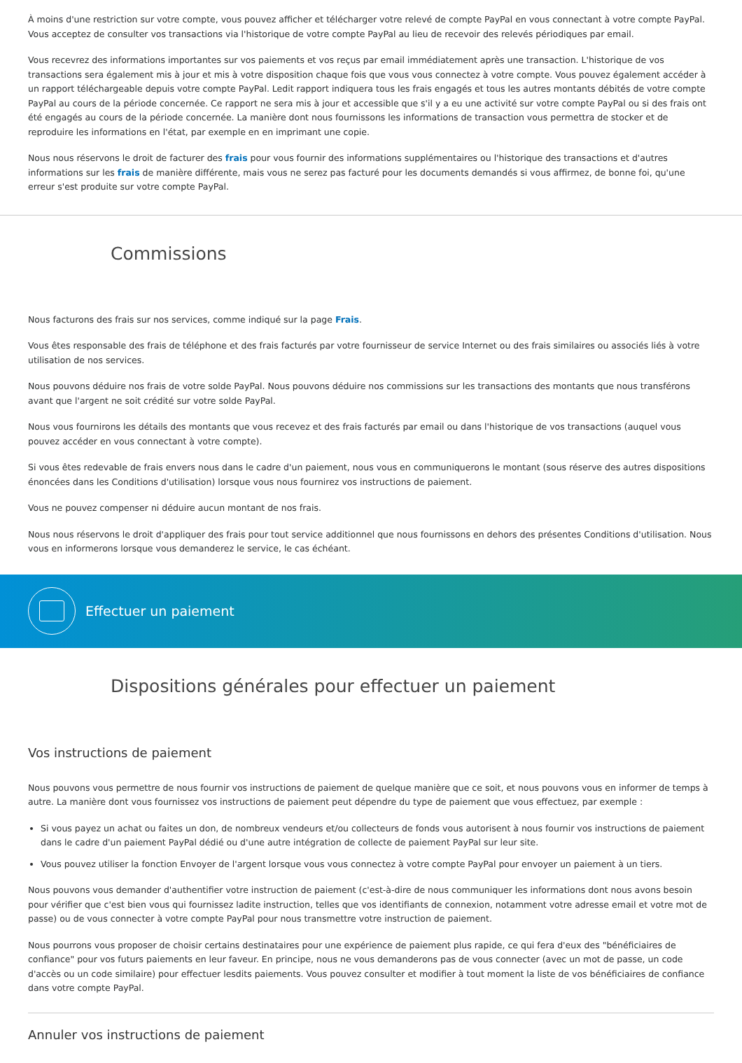À moins d'une restriction sur votre compte, vous pouvez afficher et télécharger votre relevé de compte PayPal en vous connectant à votre compte PayPal. Vous acceptez de consulter vos transactions via l'historique de votre compte PayPal au lieu de recevoir des relevés périodiques par email.
Vous recevrez des informations importantes sur vos paiements et vos reçus par email immédiatement après une transaction. L'historique de vos transactions sera également mis à jour et mis à votre disposition chaque fois que vous vous connectez à votre compte. Vous pouvez également accéder à un rapport téléchargeable depuis votre compte PayPal. Ledit rapport indiquera tous les frais engagés et tous les autres montants débités de votre compte PayPal au cours de la période concernée. Ce rapport ne sera mis à jour et accessible que s'il y a eu une activité sur votre compte PayPal ou si des frais ont été engagés au cours de la période concernée. La manière dont nous fournissons les informations de transaction vous permettra de stocker et de reproduire les informations en l'état, par exemple en en imprimant une copie.
Nous nous réservons le droit de facturer des frais pour vous fournir des informations supplémentaires ou l'historique des transactions et d'autres informations sur les frais de manière différente, mais vous ne serez pas facturé pour les documents demandés si vous affirmez, de bonne foi, qu'une erreur s'est produite sur votre compte PayPal.
Commissions
Nous facturons des frais sur nos services, comme indiqué sur la page Frais.
Vous êtes responsable des frais de téléphone et des frais facturés par votre fournisseur de service Internet ou des frais similaires ou associés liés à votre utilisation de nos services.
Nous pouvons déduire nos frais de votre solde PayPal. Nous pouvons déduire nos commissions sur les transactions des montants que nous transférons avant que l'argent ne soit crédité sur votre solde PayPal.
Nous vous fournirons les détails des montants que vous recevez et des frais facturés par email ou dans l'historique de vos transactions (auquel vous pouvez accéder en vous connectant à votre compte).
Si vous êtes redevable de frais envers nous dans le cadre d'un paiement, nous vous en communiquerons le montant (sous réserve des autres dispositions énoncées dans les Conditions d'utilisation) lorsque vous nous fournirez vos instructions de paiement.
Vous ne pouvez compenser ni déduire aucun montant de nos frais.
Nous nous réservons le droit d'appliquer des frais pour tout service additionnel que nous fournissons en dehors des présentes Conditions d'utilisation. Nous vous en informerons lorsque vous demanderez le service, le cas échéant.
Effectuer un paiement
Dispositions générales pour effectuer un paiement
Vos instructions de paiement
Nous pouvons vous permettre de nous fournir vos instructions de paiement de quelque manière que ce soit, et nous pouvons vous en informer de temps à autre. La manière dont vous fournissez vos instructions de paiement peut dépendre du type de paiement que vous effectuez, par exemple :
Si vous payez un achat ou faites un don, de nombreux vendeurs et/ou collecteurs de fonds vous autorisent à nous fournir vos instructions de paiement dans le cadre d'un paiement PayPal dédié ou d'une autre intégration de collecte de paiement PayPal sur leur site.
Vous pouvez utiliser la fonction Envoyer de l'argent lorsque vous vous connectez à votre compte PayPal pour envoyer un paiement à un tiers.
Nous pouvons vous demander d'authentifier votre instruction de paiement (c'est-à-dire de nous communiquer les informations dont nous avons besoin pour vérifier que c'est bien vous qui fournissez ladite instruction, telles que vos identifiants de connexion, notamment votre adresse email et votre mot de passe) ou de vous connecter à votre compte PayPal pour nous transmettre votre instruction de paiement.
Nous pourrons vous proposer de choisir certains destinataires pour une expérience de paiement plus rapide, ce qui fera d'eux des "bénéficiaires de confiance" pour vos futurs paiements en leur faveur. En principe, nous ne vous demanderons pas de vous connecter (avec un mot de passe, un code d'accès ou un code similaire) pour effectuer lesdits paiements. Vous pouvez consulter et modifier à tout moment la liste de vos bénéficiaires de confiance dans votre compte PayPal.
Annuler vos instructions de paiement